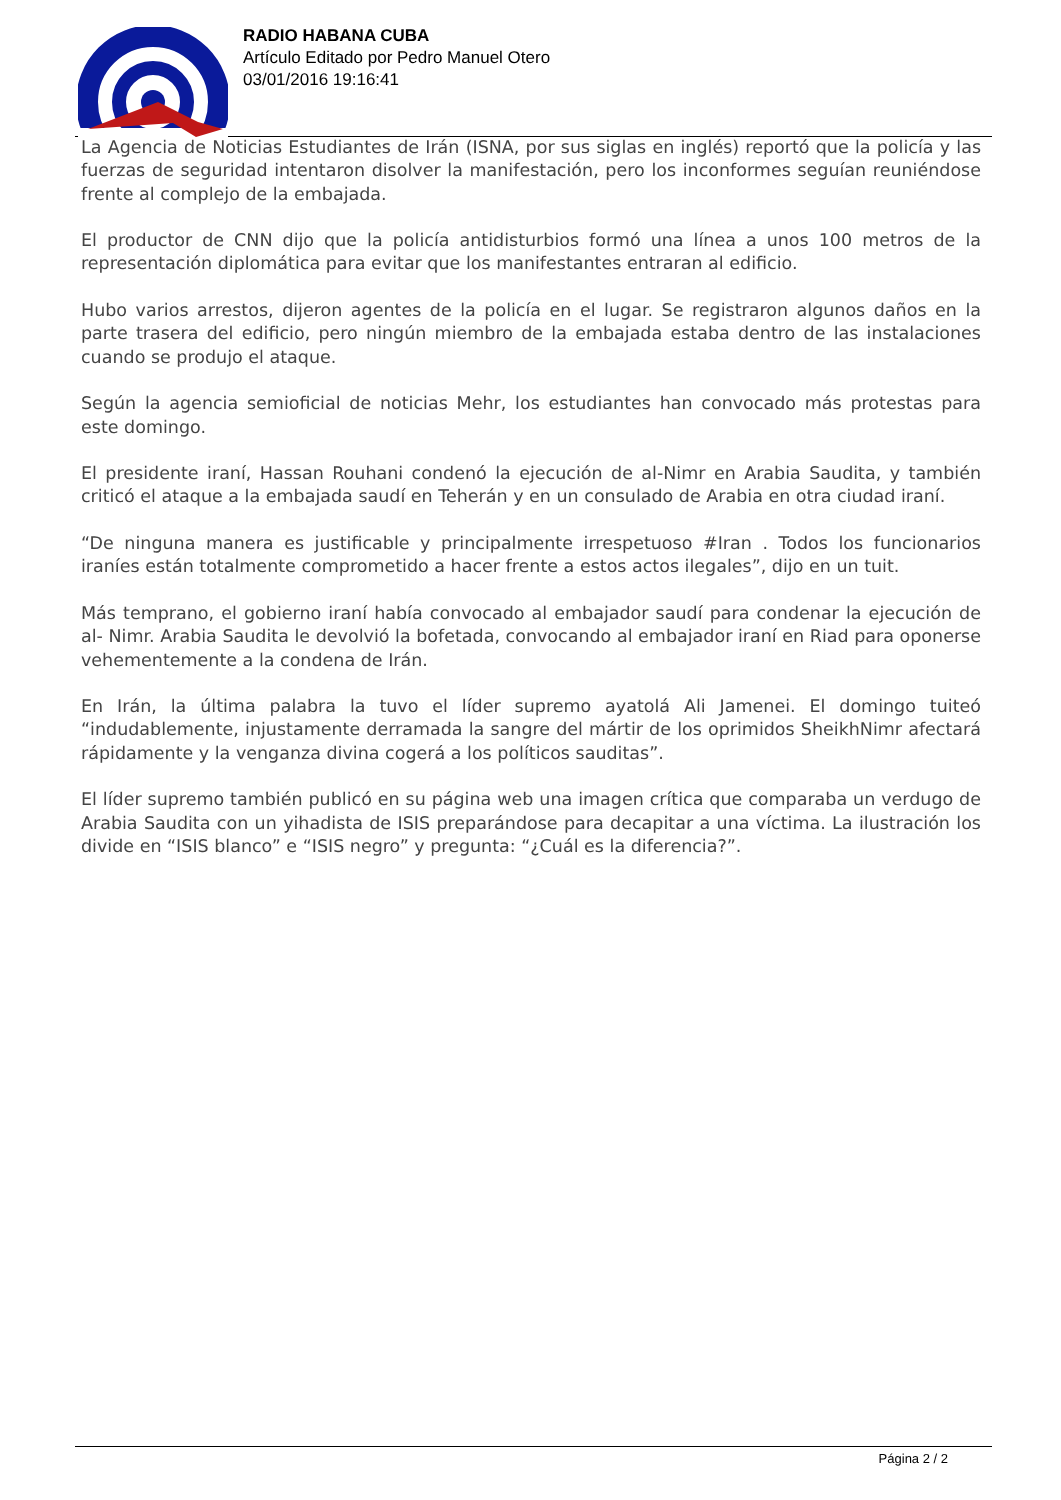RADIO HABANA CUBA
Artículo Editado por Pedro Manuel Otero
03/01/2016 19:16:41
La Agencia de Noticias Estudiantes de Irán (ISNA, por sus siglas en inglés) reportó que la policía y las fuerzas de seguridad intentaron disolver la manifestación, pero los inconformes seguían reuniéndose frente al complejo de la embajada.
El productor de CNN dijo que la policía antidisturbios formó una línea a unos 100 metros de la representación diplomática para evitar que los manifestantes entraran al edificio.
Hubo varios arrestos, dijeron agentes de la policía en el lugar. Se registraron algunos daños en la parte trasera del edificio, pero ningún miembro de la embajada estaba dentro de las instalaciones cuando se produjo el ataque.
Según la agencia semioficial de noticias Mehr, los estudiantes han convocado más protestas para este domingo.
El presidente iraní, Hassan Rouhani condenó la ejecución de al-Nimr en Arabia Saudita, y también criticó el ataque a la embajada saudí en Teherán y en un consulado de Arabia en otra ciudad iraní.
“De ninguna manera es justificable y principalmente irrespetuoso #Iran . Todos los funcionarios iraníes están totalmente comprometido a hacer frente a estos actos ilegales”, dijo en un tuit.
Más temprano, el gobierno iraní había convocado al embajador saudí para condenar la ejecución de al- Nimr. Arabia Saudita le devolvió la bofetada, convocando al embajador iraní en Riad para oponerse vehementemente a la condena de Irán.
En Irán, la última palabra la tuvo el líder supremo ayatolá Ali Jamenei. El domingo tuiteó “indudablemente, injustamente derramada la sangre del mártir de los oprimidos SheikhNimr afectará rápidamente y la venganza divina cogerá a los políticos sauditas”.
El líder supremo también publicó en su página web una imagen crítica que comparaba un verdugo de Arabia Saudita con un yihadista de ISIS preparándose para decapitar a una víctima. La ilustración los divide en “ISIS blanco” e “ISIS negro” y pregunta: “¿Cuál es la diferencia?”.
Página 2 / 2